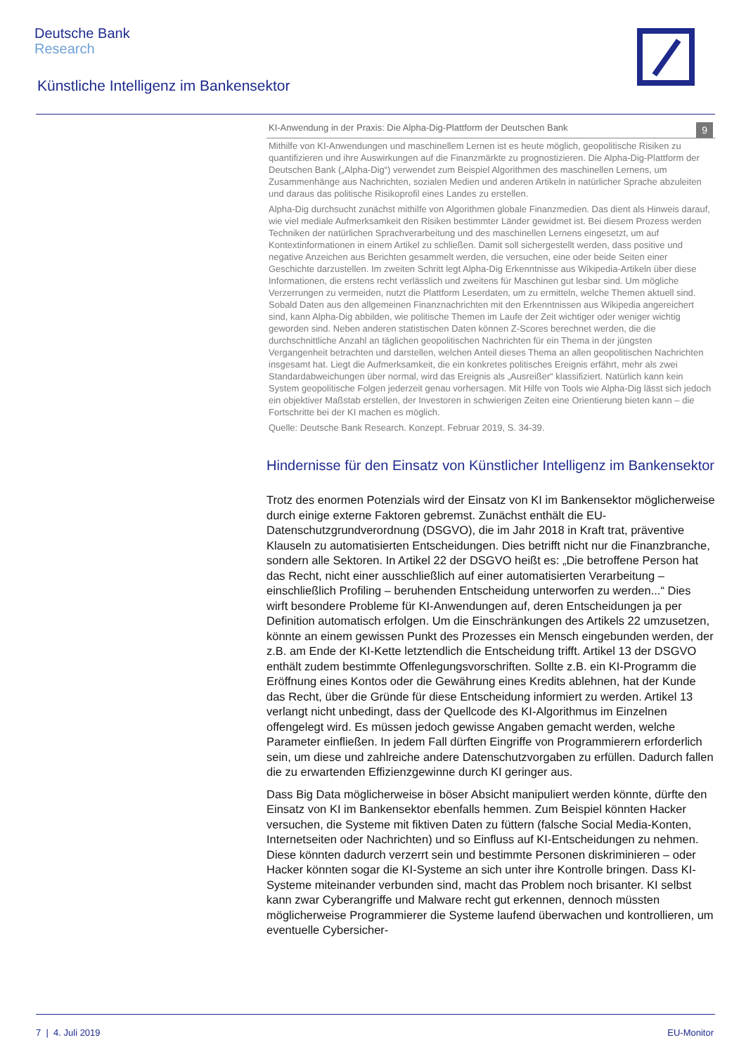Deutsche Bank
Research
Künstliche Intelligenz im Bankensektor
KI-Anwendung in der Praxis: Die Alpha-Dig-Plattform der Deutschen Bank 9
Mithilfe von KI-Anwendungen und maschinellem Lernen ist es heute möglich, geopolitische Risiken zu quantifizieren und ihre Auswirkungen auf die Finanzmärkte zu prognostizieren. Die Alpha-Dig-Plattform der Deutschen Bank („Alpha-Dig“) verwendet zum Beispiel Algorithmen des maschinellen Lernens, um Zusammenhänge aus Nachrichten, sozialen Medien und anderen Artikeln in natürlicher Sprache abzuleiten und daraus das politische Risikoprofil eines Landes zu erstellen.
Alpha-Dig durchsucht zunächst mithilfe von Algorithmen globale Finanzmedien. Das dient als Hinweis darauf, wie viel mediale Aufmerksamkeit den Risiken bestimmter Länder gewidmet ist. Bei diesem Prozess werden Techniken der natürlichen Sprachverarbeitung und des maschinellen Lernens eingesetzt, um auf Kontextinformationen in einem Artikel zu schließen. Damit soll sichergestellt werden, dass positive und negative Anzeichen aus Berichten gesammelt werden, die versuchen, eine oder beide Seiten einer Geschichte darzustellen. Im zweiten Schritt legt Alpha-Dig Erkenntnisse aus Wikipedia-Artikeln über diese Informationen, die erstens recht verlässlich und zweitens für Maschinen gut lesbar sind. Um mögliche Verzerrungen zu vermeiden, nutzt die Plattform Leserdaten, um zu ermitteln, welche Themen aktuell sind. Sobald Daten aus den allgemeinen Finanznachrichten mit den Erkenntnissen aus Wikipedia angereichert sind, kann Alpha-Dig abbilden, wie politische Themen im Laufe der Zeit wichtiger oder weniger wichtig geworden sind. Neben anderen statistischen Daten können Z-Scores berechnet werden, die die durchschnittliche Anzahl an täglichen geopolitischen Nachrichten für ein Thema in der jüngsten Vergangenheit betrachten und darstellen, welchen Anteil dieses Thema an allen geopolitischen Nachrichten insgesamt hat. Liegt die Aufmerksamkeit, die ein konkretes politisches Ereignis erfährt, mehr als zwei Standardabweichungen über normal, wird das Ereignis als „Ausreißer“ klassifiziert. Natürlich kann kein System geopolitische Folgen jederzeit genau vorhersagen. Mit Hilfe von Tools wie Alpha-Dig lässt sich jedoch ein objektiver Maßstab erstellen, der Investoren in schwierigen Zeiten eine Orientierung bieten kann – die Fortschritte bei der KI machen es möglich.
Quelle: Deutsche Bank Research. Konzept. Februar 2019, S. 34-39.
Hindernisse für den Einsatz von Künstlicher Intelligenz im Bankensektor
Trotz des enormen Potenzials wird der Einsatz von KI im Bankensektor möglicherweise durch einige externe Faktoren gebremst. Zunächst enthält die EU-Datenschutzgrundverordnung (DSGVO), die im Jahr 2018 in Kraft trat, präventive Klauseln zu automatisierten Entscheidungen. Dies betrifft nicht nur die Finanzbranche, sondern alle Sektoren. In Artikel 22 der DSGVO heißt es: „Die betroffene Person hat das Recht, nicht einer ausschließlich auf einer automatisierten Verarbeitung – einschließlich Profiling – beruhenden Entscheidung unterworfen zu werden...“ Dies wirft besondere Probleme für KI-Anwendungen auf, deren Entscheidungen ja per Definition automatisch erfolgen. Um die Einschränkungen des Artikels 22 umzusetzen, könnte an einem gewissen Punkt des Prozesses ein Mensch eingebunden werden, der z.B. am Ende der KI-Kette letztendlich die Entscheidung trifft. Artikel 13 der DSGVO enthält zudem bestimmte Offenlegungsvorschriften. Sollte z.B. ein KI-Programm die Eröffnung eines Kontos oder die Gewährung eines Kredits ablehnen, hat der Kunde das Recht, über die Gründe für diese Entscheidung informiert zu werden. Artikel 13 verlangt nicht unbedingt, dass der Quellcode des KI-Algorithmus im Einzelnen offengelegt wird. Es müssen jedoch gewisse Angaben gemacht werden, welche Parameter einfließen. In jedem Fall dürften Eingriffe von Programmierern erforderlich sein, um diese und zahlreiche andere Datenschutzvorgaben zu erfüllen. Dadurch fallen die zu erwartenden Effizienzgewinne durch KI geringer aus.
Dass Big Data möglicherweise in böser Absicht manipuliert werden könnte, dürfte den Einsatz von KI im Bankensektor ebenfalls hemmen. Zum Beispiel könnten Hacker versuchen, die Systeme mit fiktiven Daten zu füttern (falsche Social Media-Konten, Internetseiten oder Nachrichten) und so Einfluss auf KI-Entscheidungen zu nehmen. Diese könnten dadurch verzerrt sein und bestimmte Personen diskriminieren – oder Hacker könnten sogar die KI-Systeme an sich unter ihre Kontrolle bringen. Dass KI-Systeme miteinander verbunden sind, macht das Problem noch brisanter. KI selbst kann zwar Cyberangriffe und Malware recht gut erkennen, dennoch müssten möglicherweise Programmierer die Systeme laufend überwachen und kontrollieren, um eventuelle Cybersicher-
7 | 4. Juli 2019 EU-Monitor